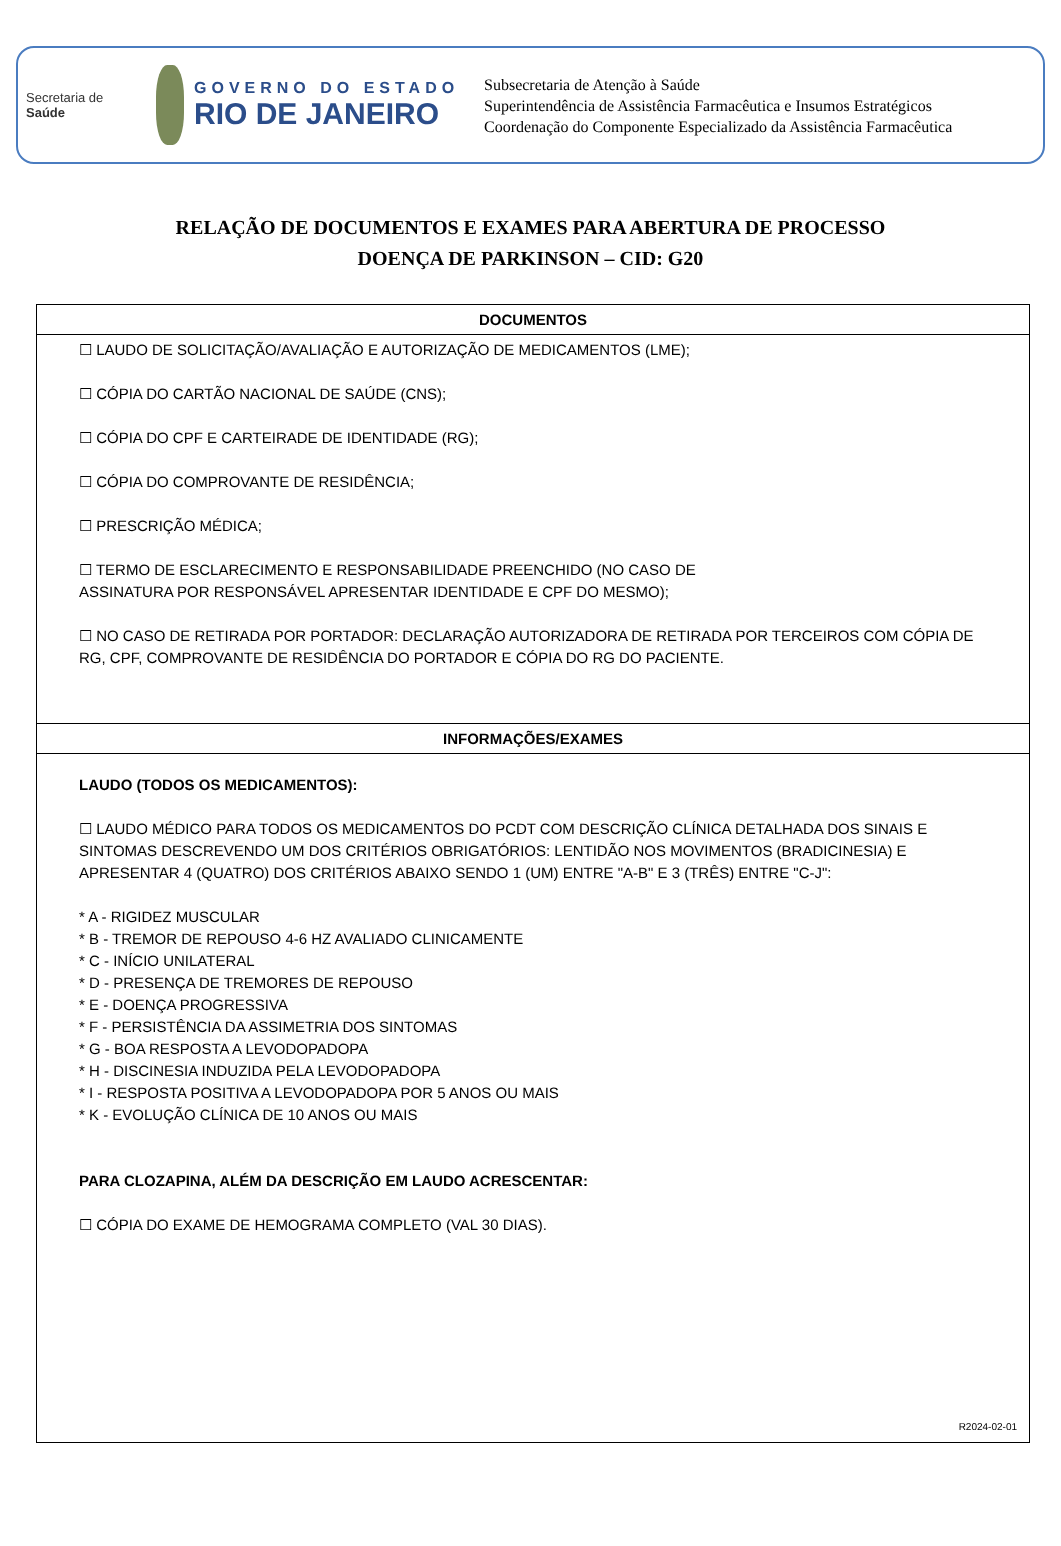Secretaria de
Saúde
GOVERNO DO ESTADO
RIO DE JANEIRO
Subsecretaria de Atenção à Saúde
Superintendência de Assistência Farmacêutica e Insumos Estratégicos
Coordenação do Componente Especializado da Assistência Farmacêutica
RELAÇÃO DE DOCUMENTOS E EXAMES PARA ABERTURA DE PROCESSO
DOENÇA DE PARKINSON – CID: G20
| DOCUMENTOS |
| --- |
| ☐ LAUDO DE SOLICITAÇÃO/AVALIAÇÃO E AUTORIZAÇÃO DE MEDICAMENTOS (LME); ☐ CÓPIA DO CARTÃO NACIONAL DE SAÚDE (CNS); ☐ CÓPIA DO CPF E CARTEIRADE DE IDENTIDADE (RG); ☐ CÓPIA DO COMPROVANTE DE RESIDÊNCIA; ☐ PRESCRIÇÃO MÉDICA; ☐ TERMO DE ESCLARECIMENTO E RESPONSABILIDADE PREENCHIDO (NO CASO DE ASSINATURA POR RESPONSÁVEL APRESENTAR IDENTIDADE E CPF DO MESMO); ☐ NO CASO DE RETIRADA POR PORTADOR: DECLARAÇÃO AUTORIZADORA DE RETIRADA POR TERCEIROS COM CÓPIA DE RG, CPF, COMPROVANTE DE RESIDÊNCIA DO PORTADOR E CÓPIA DO RG DO PACIENTE. |
| INFORMAÇÕES/EXAMES |
| LAUDO (TODOS OS MEDICAMENTOS): ☐ LAUDO MÉDICO PARA TODOS OS MEDICAMENTOS DO PCDT COM DESCRIÇÃO CLÍNICA DETALHADA DOS SINAIS E SINTOMAS DESCREVENDO UM DOS CRITÉRIOS OBRIGATÓRIOS: LENTIDÃO NOS MOVIMENTOS (BRADICINESIA) E APRESENTAR 4 (QUATRO) DOS CRITÉRIOS ABAIXO SENDO 1 (UM) ENTRE "A-B" E 3 (TRÊS) ENTRE "C-J": * A - RIGIDEZ MUSCULAR * B - TREMOR DE REPOUSO 4-6 HZ AVALIADO CLINICAMENTE * C - INÍCIO UNILATERAL * D - PRESENÇA DE TREMORES DE REPOUSO * E - DOENÇA PROGRESSIVA * F - PERSISTÊNCIA DA ASSIMETRIA DOS SINTOMAS * G - BOA RESPOSTA A LEVODOPADOPA * H - DISCINESIA INDUZIDA PELA LEVODOPADOPA * I - RESPOSTA POSITIVA A LEVODOPADOPA POR 5 ANOS OU MAIS * K - EVOLUÇÃO CLÍNICA DE 10 ANOS OU MAIS PARA CLOZAPINA, ALÉM DA DESCRIÇÃO EM LAUDO ACRESCENTAR: ☐ CÓPIA DO EXAME DE HEMOGRAMA COMPLETO (VAL 30 DIAS). R2024-02-01 |